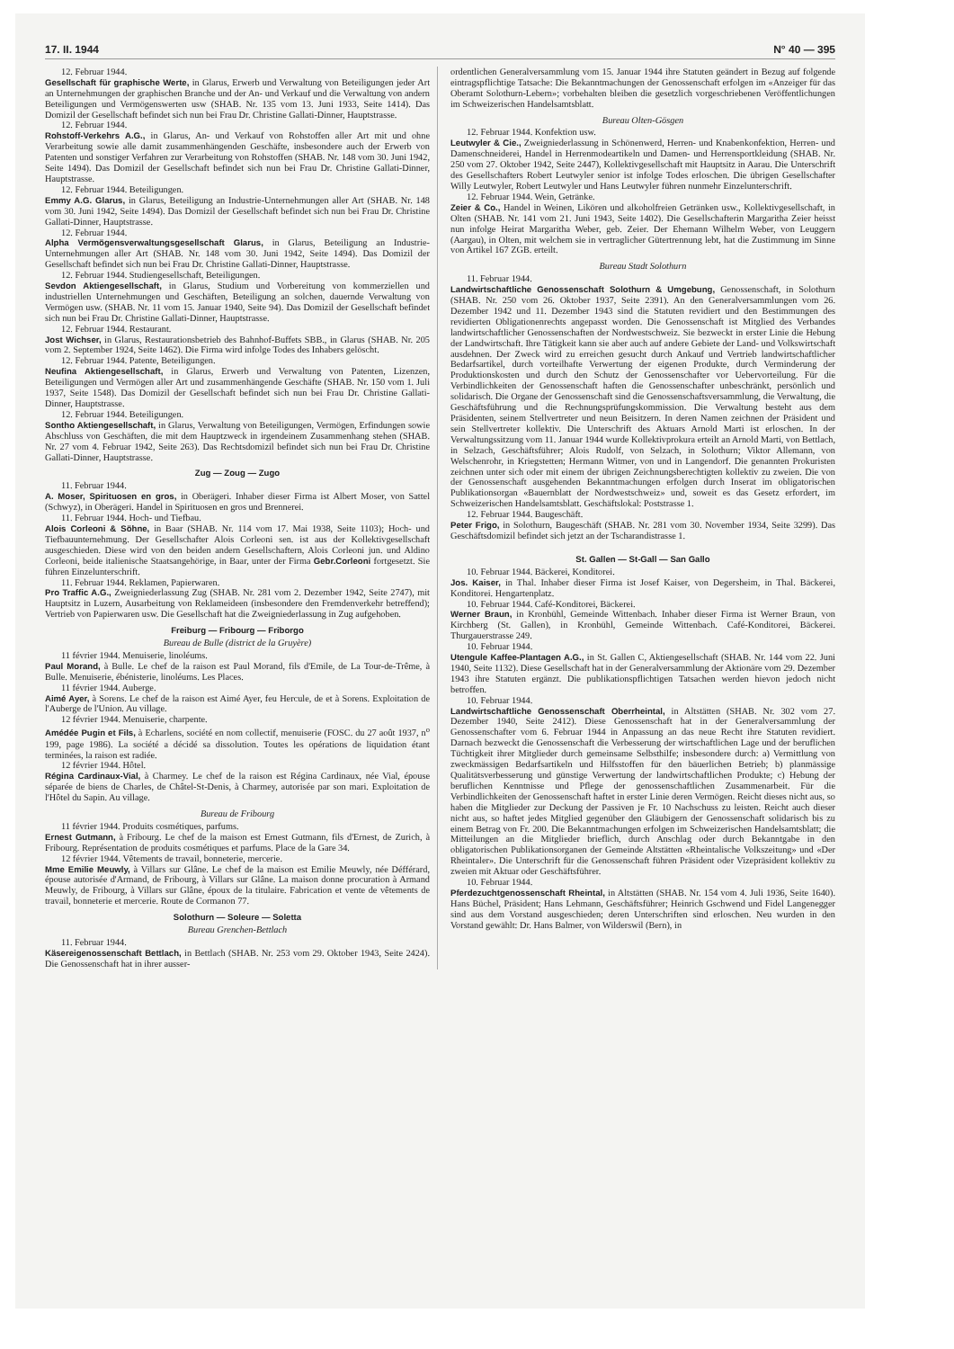17. II. 1944 N° 40 — 395
12. Februar 1944.
Gesellschaft für graphische Werte, in Glarus, Erwerb und Verwaltung von Beteiligungen jeder Art an Unternehmungen der graphischen Branche und der An- und Verkauf und die Verwaltung von andern Beteiligungen und Vermögenswerten usw (SHAB. Nr. 135 vom 13. Juni 1933, Seite 1414). Das Domizil der Gesellschaft befindet sich nun bei Frau Dr. Christine Gallati-Dinner, Hauptstrasse.
12. Februar 1944.
Rohstoff-Verkehrs A.G., in Glarus, An- und Verkauf von Rohstoffen aller Art mit und ohne Verarbeitung sowie alle damit zusammenhängenden Geschäfte, insbesondere auch der Erwerb von Patenten und sonstiger Verfahren zur Verarbeitung von Rohstoffen (SHAB. Nr. 148 vom 30. Juni 1942, Seite 1494). Das Domizil der Gesellschaft befindet sich nun bei Frau Dr. Christine Gallati-Dinner, Hauptstrasse.
12. Februar 1944. Beteiligungen.
Emmy A.G. Glarus, in Glarus, Beteiligung an Industrie-Unternehmungen aller Art (SHAB. Nr. 148 vom 30. Juni 1942, Seite 1494). Das Domizil der Gesellschaft befindet sich nun bei Frau Dr. Christine Gallati-Dinner, Hauptstrasse.
12. Februar 1944.
Alpha Vermögensverwaltungsgesellschaft Glarus, in Glarus, Beteiligung an Industrie-Unternehmungen aller Art (SHAB. Nr. 148 vom 30. Juni 1942, Seite 1494). Das Domizil der Gesellschaft befindet sich nun bei Frau Dr. Christine Gallati-Dinner, Hauptstrasse.
12. Februar 1944. Studiengesellschaft, Beteiligungen.
Sevdon Aktiengesellschaft, in Glarus, Studium und Vorbereitung von kommerziellen und industriellen Unternehmungen und Geschäften, Beteiligung an solchen, dauernde Verwaltung von Vermögen usw. (SHAB. Nr. 11 vom 15. Januar 1940, Seite 94). Das Domizil der Gesellschaft befindet sich nun bei Frau Dr. Christine Gallati-Dinner, Hauptstrasse.
12. Februar 1944. Restaurant.
Jost Wichser, in Glarus, Restaurationsbetrieb des Bahnhof-Buffets SBB., in Glarus (SHAB. Nr. 205 vom 2. September 1924, Seite 1462). Die Firma wird infolge Todes des Inhabers gelöscht.
12. Februar 1944. Patente, Beteiligungen.
Neufina Aktiengesellschaft, in Glarus, Erwerb und Verwaltung von Patenten, Lizenzen, Beteiligungen und Vermögen aller Art und zusammenhängende Geschäfte (SHAB. Nr. 150 vom 1. Juli 1937, Seite 1548). Das Domizil der Gesellschaft befindet sich nun bei Frau Dr. Christine Gallati-Dinner, Hauptstrasse.
12. Februar 1944. Beteiligungen.
Sontho Aktiengesellschaft, in Glarus, Verwaltung von Beteiligungen, Vermögen, Erfindungen sowie Abschluss von Geschäften, die mit dem Hauptzweck in irgendeinem Zusammenhang stehen (SHAB. Nr. 27 vom 4. Februar 1942, Seite 263). Das Rechtsdomizil befindet sich nun bei Frau Dr. Christine Gallati-Dinner, Hauptstrasse.
Zug — Zoug — Zugo
11. Februar 1944.
A. Moser, Spirituosen en gros, in Oberägeri. Inhaber dieser Firma ist Albert Moser, von Sattel (Schwyz), in Oberägeri. Handel in Spirituosen en gros und Brennerei.
11. Februar 1944. Hoch- und Tiefbau.
Alois Corleoni & Söhne, in Baar (SHAB. Nr. 114 vom 17. Mai 1938, Seite 1103); Hoch- und Tiefbauunternehmung. Der Gesellschafter Alois Corleoni sen. ist aus der Kollektivgesellschaft ausgeschieden. Diese wird von den beiden andern Gesellschaftern, Alois Corleoni jun. und Aldino Corleoni, beide italienische Staatsangehörige, in Baar, unter der Firma Gebr.Corleoni fortgesetzt. Sie führen Einzelunterschrift.
11. Februar 1944. Reklamen, Papierwaren.
Pro Traffic A.G., Zweigniederlassung Zug (SHAB. Nr. 281 vom 2. Dezember 1942, Seite 2747), mit Hauptsitz in Luzern, Ausarbeitung von Reklameideen (insbesondere den Fremdenverkehr betreffend); Vertrieb von Papierwaren usw. Die Gesellschaft hat die Zweigniederlassung in Zug aufgehoben.
Freiburg — Fribourg — Friborgo
Bureau de Bulle (district de la Gruyère)
11 février 1944. Menuiserie, linoléums.
Paul Morand, à Bulle. Le chef de la raison est Paul Morand, fils d'Emile, de La Tour-de-Trême, à Bulle. Menuiserie, ébénisterie, linoléums. Les Places.
11 février 1944. Auberge.
Aimé Ayer, à Sorens. Le chef de la raison est Aimé Ayer, feu Hercule, de et à Sorens. Exploitation de l'Auberge de l'Union. Au village.
12 février 1944. Menuiserie, charpente.
Amédée Pugin et Fils, à Echarlens, société en nom collectif, menuiserie (FOSC. du 27 août 1937, n<sup>o</sup> 199, page 1986). La société a décidé sa dissolution. Toutes les opérations de liquidation étant terminées, la raison est radiée.
12 février 1944. Hôtel.
Régina Cardinaux-Vial, à Charmey. Le chef de la raison est Régina Cardinaux, née Vial, épouse séparée de biens de Charles, de Châtel-St-Denis, à Charmey, autorisée par son mari. Exploitation de l'Hôtel du Sapin. Au village.
Bureau de Fribourg
11 février 1944. Produits cosmétiques, parfums.
Ernest Gutmann, à Fribourg. Le chef de la maison est Ernest Gutmann, fils d'Ernest, de Zurich, à Fribourg. Représentation de produits cosmétiques et parfums. Place de la Gare 34.
12 février 1944. Vêtements de travail, bonneterie, mercerie.
Mme Emilie Meuwly, à Villars sur Glâne. Le chef de la maison est Emilie Meuwly, née Défférard, épouse autorisée d'Armand, de Fribourg, à Villars sur Glâne. La maison donne procuration à Armand Meuwly, de Fribourg, à Villars sur Glâne, époux de la titulaire. Fabrication et vente de vêtements de travail, bonneterie et mercerie. Route de Cormanon 77.
Solothurn — Soleure — Soletta
Bureau Grenchen-Bettlach
11. Februar 1944.
Käsereigenossenschaft Bettlach, in Bettlach (SHAB. Nr. 253 vom 29. Oktober 1943, Seite 2424). Die Genossenschaft hat in ihrer ausser-
ordentlichen Generalversammlung vom 15. Januar 1944 ihre Statuten geändert in Bezug auf folgende eintragspflichtige Tatsache: Die Bekanntmachungen der Genossenschaft erfolgen im «Anzeiger für das Oberamt Solothurn-Lebern»; vorbehalten bleiben die gesetzlich vorgeschriebenen Veröffentlichungen im Schweizerischen Handelsamtsblatt.
Bureau Olten-Gösgen
12. Februar 1944. Konfektion usw.
Leutwyler & Cie., Zweigniederlassung in Schönenwerd, Herren- und Knabenkonfektion, Herren- und Damenschneiderei, Handel in Herrenmodeartikeln und Damen- und Herrensportkleidung (SHAB. Nr. 250 vom 27. Oktober 1942, Seite 2447), Kollektivgesellschaft mit Hauptsitz in Aarau. Die Unterschrift des Gesellschafters Robert Leutwyler senior ist infolge Todes erloschen. Die übrigen Gesellschafter Willy Leutwyler, Robert Leutwyler und Hans Leutwyler führen nunmehr Einzelunterschrift.
12. Februar 1944. Wein, Getränke.
Zeier & Co., Handel in Weinen, Likören und alkoholfreien Getränken usw., Kollektivgesellschaft, in Olten (SHAB. Nr. 141 vom 21. Juni 1943, Seite 1402). Die Gesellschafterin Margaritha Zeier heisst nun infolge Heirat Margaritha Weber, geb. Zeier. Der Ehemann Wilhelm Weber, von Leuggern (Aargau), in Olten, mit welchem sie in vertraglicher Gütertrennung lebt, hat die Zustimmung im Sinne von Artikel 167 ZGB. erteilt.
Bureau Stadt Solothurn
11. Februar 1944.
Landwirtschaftliche Genossenschaft Solothurn & Umgebung, Genossenschaft, in Solothurn (SHAB. Nr. 250 vom 26. Oktober 1937, Seite 2391). An den Generalversammlungen vom 26. Dezember 1942 und 11. Dezember 1943 sind die Statuten revidiert und den Bestimmungen des revidierten Obligationenrechts angepasst worden. Die Genossenschaft ist Mitglied des Verbandes landwirtschaftlicher Genossenschaften der Nordwestschweiz. Sie bezweckt in erster Linie die Hebung der Landwirtschaft. Ihre Tätigkeit kann sie aber auch auf andere Gebiete der Land- und Volkswirtschaft ausdehnen. Der Zweck wird zu erreichen gesucht durch Ankauf und Vertrieb landwirtschaftlicher Bedarfsartikel, durch vorteilhafte Verwertung der eigenen Produkte, durch Verminderung der Produktionskosten und durch den Schutz der Genossenschafter vor Uebervorteilung. Für die Verbindlichkeiten der Genossenschaft haften die Genossenschafter unbeschränkt, persönlich und solidarisch. Die Organe der Genossenschaft sind die Genossenschaftsversammlung, die Verwaltung, die Geschäftsführung und die Rechnungsprüfungskommission. Die Verwaltung besteht aus dem Präsidenten, seinem Stellvertreter und neun Beisitzern. In deren Namen zeichnen der Präsident und sein Stellvertreter kollektiv. Die Unterschrift des Aktuars Arnold Marti ist erloschen. In der Verwaltungssitzung vom 11. Januar 1944 wurde Kollektivprokura erteilt an Arnold Marti, von Bettlach, in Selzach, Geschäftsführer; Alois Rudolf, von Selzach, in Solothurn; Viktor Allemann, von Welschenrohr, in Kriegstetten; Hermann Witmer, von und in Langendorf. Die genannten Prokuristen zeichnen unter sich oder mit einem der übrigen Zeichnungsberechtigten kollektiv zu zweien. Die von der Genossenschaft ausgehenden Bekanntmachungen erfolgen durch Inserat im obligatorischen Publikationsorgan «Bauernblatt der Nordwestschweiz» und, soweit es das Gesetz erfordert, im Schweizerischen Handelsamtsblatt. Geschäftslokal: Poststrasse 1.
12. Februar 1944. Baugeschäft.
Peter Frigo, in Solothurn, Baugeschäft (SHAB. Nr. 281 vom 30. November 1934, Seite 3299). Das Geschäftsdomizil befindet sich jetzt an der Tscharandistrasse 1.
St. Gallen — St-Gall — San Gallo
10. Februar 1944. Bäckerei, Konditorei.
Jos. Kaiser, in Thal. Inhaber dieser Firma ist Josef Kaiser, von Degersheim, in Thal. Bäckerei, Konditorei. Hengartenplatz.
10. Februar 1944. Café-Konditorei, Bäckerei.
Werner Braun, in Kronbühl, Gemeinde Wittenbach. Inhaber dieser Firma ist Werner Braun, von Kirchberg (St. Gallen), in Kronbühl, Gemeinde Wittenbach. Café-Konditorei, Bäckerei. Thurgauerstrasse 249.
10. Februar 1944.
Utengule Kaffee-Plantagen A.G., in St. Gallen C, Aktiengesellschaft (SHAB. Nr. 144 vom 22. Juni 1940, Seite 1132). Diese Gesellschaft hat in der Generalversammlung der Aktionäre vom 29. Dezember 1943 ihre Statuten ergänzt. Die publikationspflichtigen Tatsachen werden hievon jedoch nicht betroffen.
10. Februar 1944.
Landwirtschaftliche Genossenschaft Oberrheintal, in Altstätten (SHAB. Nr. 302 vom 27. Dezember 1940, Seite 2412). Diese Genossenschaft hat in der Generalversammlung der Genossenschafter vom 6. Februar 1944 in Anpassung an das neue Recht ihre Statuten revidiert. Darnach bezweckt die Genossenschaft die Verbesserung der wirtschaftlichen Lage und der beruflichen Tüchtigkeit ihrer Mitglieder durch gemeinsame Selbsthilfe; insbesondere durch: a) Vermittlung von zweckmässigen Bedarfsartikeln und Hilfsstoffen für den bäuerlichen Betrieb; b) planmässige Qualitätsverbesserung und günstige Verwertung der landwirtschaftlichen Produkte; c) Hebung der beruflichen Kenntnisse und Pflege der genossenschaftlichen Zusammenarbeit. Für die Verbindlichkeiten der Genossenschaft haftet in erster Linie deren Vermögen. Reicht dieses nicht aus, so haben die Mitglieder zur Deckung der Passiven je Fr. 10 Nachschuss zu leisten. Reicht auch dieser nicht aus, so haftet jedes Mitglied gegenüber den Gläubigern der Genossenschaft solidarisch bis zu einem Betrag von Fr. 200. Die Bekanntmachungen erfolgen im Schweizerischen Handelsamtsblatt; die Mitteilungen an die Mitglieder brieflich, durch Anschlag oder durch Bekanntgabe in den obligatorischen Publikationsorganen der Gemeinde Altstätten «Rheintalische Volkszeitung» und «Der Rheintaler». Die Unterschrift für die Genossenschaft führen Präsident oder Vizepräsident kollektiv zu zweien mit Aktuar oder Geschäftsführer.
10. Februar 1944.
Pferdezuchtgenossenschaft Rheintal, in Altstätten (SHAB. Nr. 154 vom 4. Juli 1936, Seite 1640). Hans Büchel, Präsident; Hans Lehmann, Geschäftsführer; Heinrich Gschwend und Fidel Langenegger sind aus dem Vorstand ausgeschieden; deren Unterschriften sind erloschen. Neu wurden in den Vorstand gewählt: Dr. Hans Balmer, von Wilderswil (Bern), in